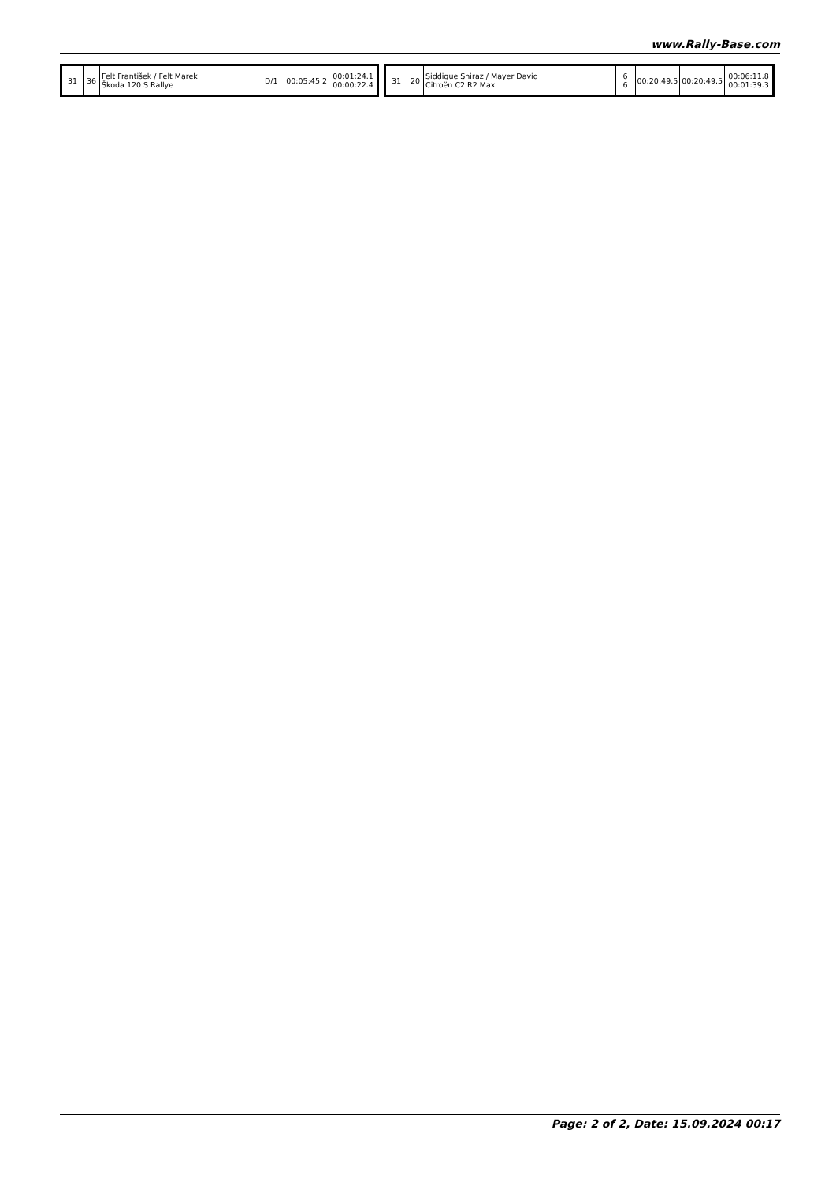www.Rally-Base.com
| 31 | 36 | Felt František / Felt Marek Škoda 120 S Rallye | D/1 | 00:05:45.2 | 00:01:24.1 00:00:22.4 |
| 31 | 20 | Siddique Shiraz / Mayer David Citroën C2 R2 Max | 6 6 | 00:20:49.5 | 00:20:49.5 | 00:06:11.8 00:01:39.3 |
Page: 2 of 2, Date: 15.09.2024 00:17